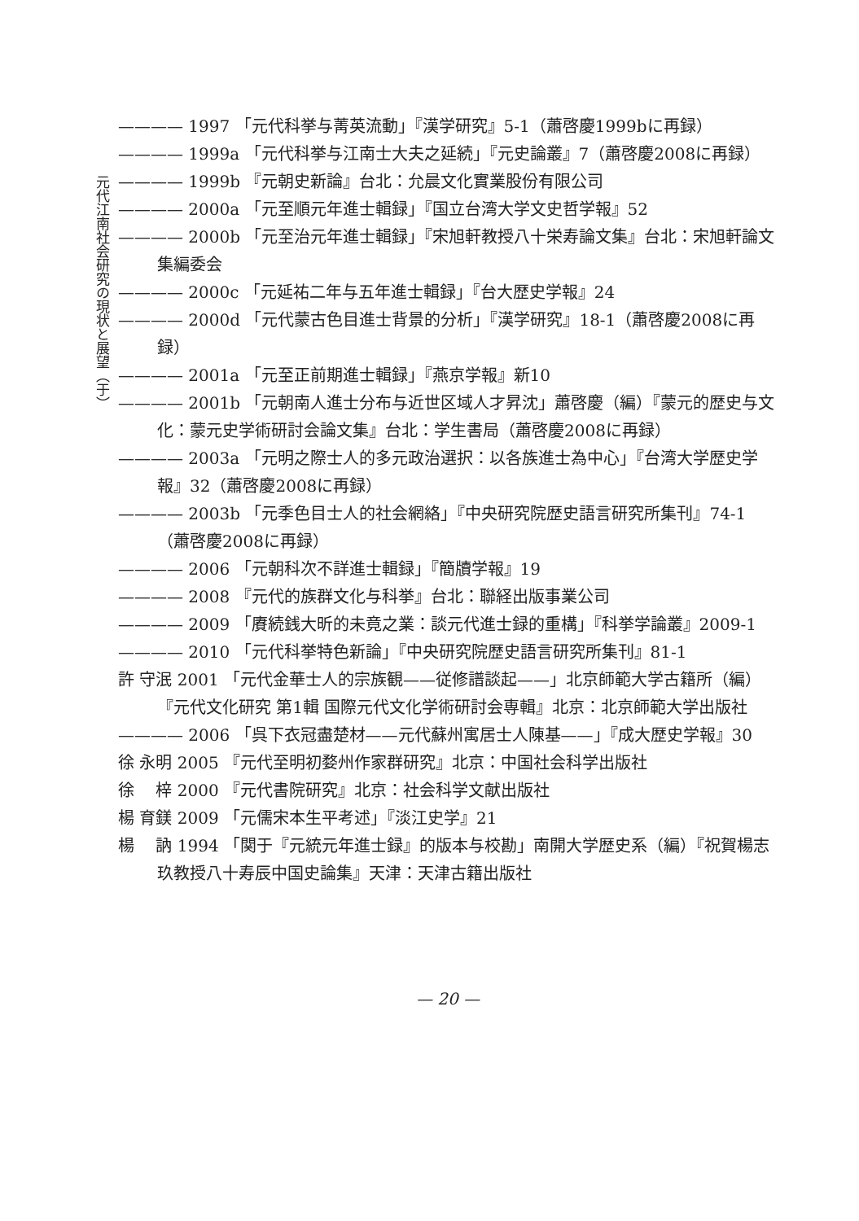元代江南社会研究の現状と展望（于）
———— 1997 「元代科挙与菁英流動」『漢学研究』5-1（蕭啓慶1999bに再録）
———— 1999a 「元代科挙与江南士大夫之延続」『元史論叢』7（蕭啓慶2008に再録）
———— 1999b 『元朝史新論』台北：允晨文化實業股份有限公司
———— 2000a 「元至順元年進士輯録」『国立台湾大学文史哲学報』52
———— 2000b 「元至治元年進士輯録」『宋旭軒教授八十栄寿論文集』台北：宋旭軒論文集編委会
———— 2000c 「元延祐二年与五年進士輯録」『台大歴史学報』24
———— 2000d 「元代蒙古色目進士背景的分析」『漢学研究』18-1（蕭啓慶2008に再録）
———— 2001a 「元至正前期進士輯録」『燕京学報』新10
———— 2001b 「元朝南人進士分布与近世区域人才昇沈」蕭啓慶（編）『蒙元的歴史与文化：蒙元史学術研討会論文集』台北：学生書局（蕭啓慶2008に再録）
———— 2003a 「元明之際士人的多元政治選択：以各族進士為中心」『台湾大学歴史学報』32（蕭啓慶2008に再録）
———— 2003b 「元季色目士人的社会網絡」『中央研究院歴史語言研究所集刊』74-1（蕭啓慶2008に再録）
———— 2006 「元朝科次不詳進士輯録」『簡牘学報』19
———— 2008 『元代的族群文化与科挙』台北：聯経出版事業公司
———— 2009 「賡続銭大昕的未竟之業：談元代進士録的重構」『科挙学論叢』2009-1
———— 2010 「元代科挙特色新論」『中央研究院歴史語言研究所集刊』81-1
許 守泯 2001 「元代金華士人的宗族観——従修譜談起——」北京師範大学古籍所（編）『元代文化研究 第1輯 国際元代文化学術研討会専輯』北京：北京師範大学出版社
———— 2006 「呉下衣冠盡楚材——元代蘇州寓居士人陳基——」『成大歴史学報』30
徐 永明 2005 『元代至明初婺州作家群研究』北京：中国社会科学出版社
徐 　梓 2000 『元代書院研究』北京：社会科学文献出版社
楊 育鎂 2009 「元儒宋本生平考述」『淡江史学』21
楊 　訥 1994 「関于『元統元年進士録』的版本与校勘」南開大学歴史系（編）『祝賀楊志玖教授八十寿辰中国史論集』天津：天津古籍出版社
— 20 —